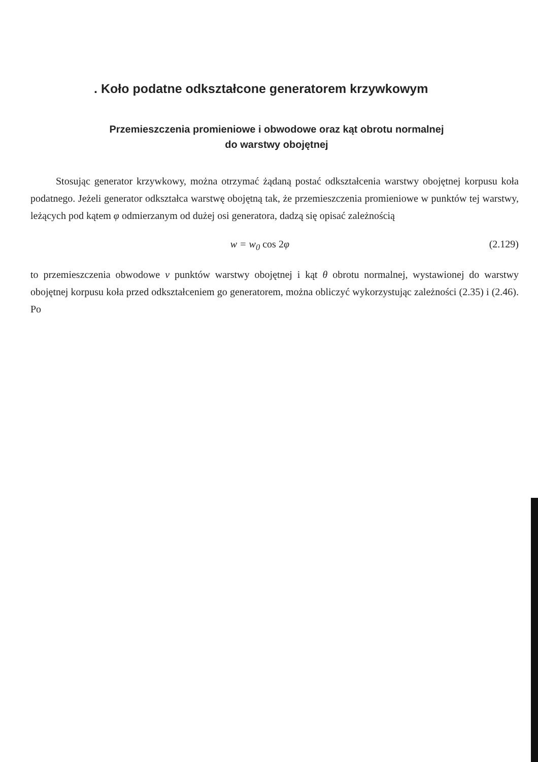. Koło podatne odkształcone generatorem krzywkowym
Przemieszczenia promieniowe i obwodowe oraz kąt obrotu normalnej
do warstwy obojętnej
Stosując generator krzywkowy, można otrzymać żądaną postać odkształcenia warstwy obojętnej korpusu koła podatnego. Jeżeli generator odkształca warstwę obojętną tak, że przemieszczenia promieniowe w punktów tej warstwy, leżących pod kątem φ odmierzanym od dużej osi generatora, dadzą się opisać zależnością
w = w<sub>0</sub> cos 2φ (2.129)
to przemieszczenia obwodowe v punktów warstwy obojętnej i kąt θ obrotu normalnej, wystawionej do warstwy obojętnej korpusu koła przed odkształceniem go generatorem, można obliczyć wykorzystując zależności (2.35) i (2.46). Po